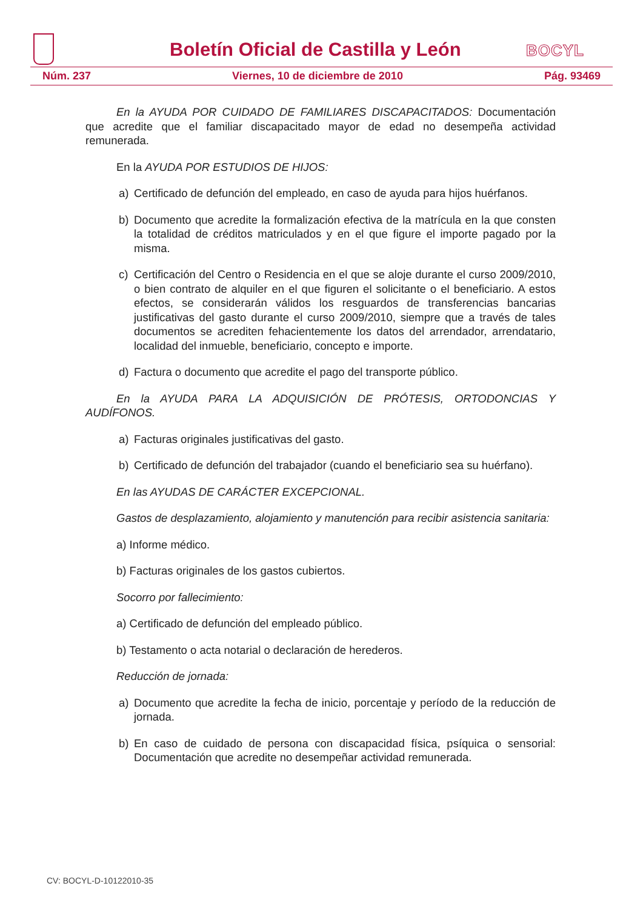Boletín Oficial de Castilla y León
BOCYL
Núm. 237 Viernes, 10 de diciembre de 2010 Pág. 93469
En la AYUDA POR CUIDADO DE FAMILIARES DISCAPACITADOS: Documentación que acredite que el familiar discapacitado mayor de edad no desempeña actividad remunerada.
En la AYUDA POR ESTUDIOS DE HIJOS:
a) Certificado de defunción del empleado, en caso de ayuda para hijos huérfanos.
b) Documento que acredite la formalización efectiva de la matrícula en la que consten la totalidad de créditos matriculados y en el que figure el importe pagado por la misma.
c) Certificación del Centro o Residencia en el que se aloje durante el curso 2009/2010, o bien contrato de alquiler en el que figuren el solicitante o el beneficiario. A estos efectos, se considerarán válidos los resguardos de transferencias bancarias justificativas del gasto durante el curso 2009/2010, siempre que a través de tales documentos se acrediten fehacientemente los datos del arrendador, arrendatario, localidad del inmueble, beneficiario, concepto e importe.
d) Factura o documento que acredite el pago del transporte público.
En la AYUDA PARA LA ADQUISICIÓN DE PRÓTESIS, ORTODONCIAS Y AUDÍFONOS.
a) Facturas originales justificativas del gasto.
b) Certificado de defunción del trabajador (cuando el beneficiario sea su huérfano).
En las AYUDAS DE CARÁCTER EXCEPCIONAL.
Gastos de desplazamiento, alojamiento y manutención para recibir asistencia sanitaria:
a) Informe médico.
b) Facturas originales de los gastos cubiertos.
Socorro por fallecimiento:
a) Certificado de defunción del empleado público.
b) Testamento o acta notarial o declaración de herederos.
Reducción de jornada:
a) Documento que acredite la fecha de inicio, porcentaje y período de la reducción de jornada.
b) En caso de cuidado de persona con discapacidad física, psíquica o sensorial: Documentación que acredite no desempeñar actividad remunerada.
CV: BOCYL-D-10122010-35